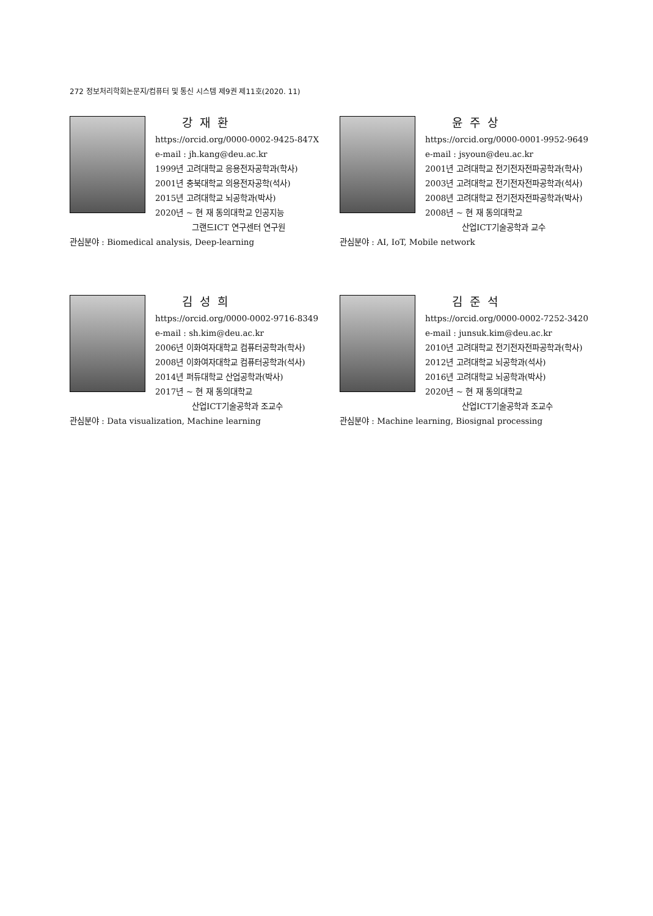272 정보처리학회논문지/컴퓨터 및 통신 시스템 제9권 제11호(2020. 11)
강재환
https://orcid.org/0000-0002-9425-847X
e-mail : jh.kang@deu.ac.kr
1999년 고려대학교 응용전자공학과(학사)
2001년 충북대학교 의용전자공학(석사)
2015년 고려대학교 뇌공학과(박사)
2020년 ~ 현 재 동의대학교 인공지능
그랜드ICT 연구센터 연구원
관심분야 : Biomedical analysis, Deep-learning
윤주상
https://orcid.org/0000-0001-9952-9649
e-mail : jsyoun@deu.ac.kr
2001년 고려대학교 전기전자전파공학과(학사)
2003년 고려대학교 전기전자전파공학과(석사)
2008년 고려대학교 전기전자전파공학과(박사)
2008년 ~ 현 재 동의대학교
산업ICT기술공학과 교수
관심분야 : AI, IoT, Mobile network
김성희
https://orcid.org/0000-0002-9716-8349
e-mail : sh.kim@deu.ac.kr
2006년 이화여자대학교 컴퓨터공학과(학사)
2008년 이화여자대학교 컴퓨터공학과(석사)
2014년 퍼듀대학교 산업공학과(박사)
2017년 ~ 현 재 동의대학교
산업ICT기술공학과 조교수
관심분야 : Data visualization, Machine learning
김준석
https://orcid.org/0000-0002-7252-3420
e-mail : junsuk.kim@deu.ac.kr
2010년 고려대학교 전기전자전파공학과(학사)
2012년 고려대학교 뇌공학과(석사)
2016년 고려대학교 뇌공학과(박사)
2020년 ~ 현 재 동의대학교
산업ICT기술공학과 조교수
관심분야 : Machine learning, Biosignal processing